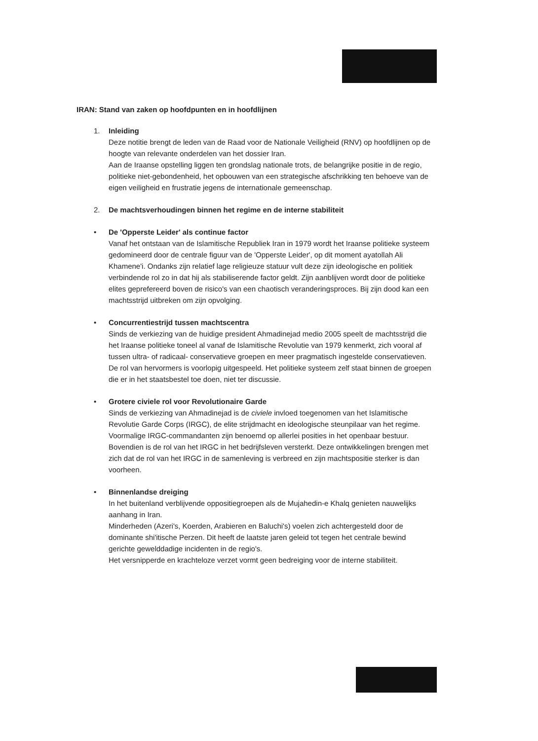IRAN: Stand van zaken op hoofdpunten en in hoofdlijnen
1. Inleiding
Deze notitie brengt de leden van de Raad voor de Nationale Veiligheid (RNV) op hoofdlijnen op de hoogte van relevante onderdelen van het dossier Iran.
Aan de Iraanse opstelling liggen ten grondslag nationale trots, de belangrijke positie in de regio, politieke niet-gebondenheid, het opbouwen van een strategische afschrikking ten behoeve van de eigen veiligheid en frustratie jegens de internationale gemeenschap.
2. De machtsverhoudingen binnen het regime en de interne stabiliteit
• De 'Opperste Leider' als continue factor
Vanaf het ontstaan van de Islamitische Republiek Iran in 1979 wordt het Iraanse politieke systeem gedomineerd door de centrale figuur van de 'Opperste Leider', op dit moment ayatollah Ali Khamene'i. Ondanks zijn relatief lage religieuze statuur vult deze zijn ideologische en politiek verbindende rol zo in dat hij als stabiliserende factor geldt. Zijn aanblijven wordt door de politieke elites geprefereerd boven de risico's van een chaotisch veranderingsproces. Bij zijn dood kan een machtsstrijd uitbreken om zijn opvolging.
• Concurrentiestrijd tussen machtscentra
Sinds de verkiezing van de huidige president Ahmadinejad medio 2005 speelt de machtsstrijd die het Iraanse politieke toneel al vanaf de Islamitische Revolutie van 1979 kenmerkt, zich vooral af tussen ultra- of radicaal- conservatieve groepen en meer pragmatisch ingestelde conservatieven. De rol van hervormers is voorlopig uitgespeeld. Het politieke systeem zelf staat binnen de groepen die er in het staatsbestel toe doen, niet ter discussie.
• Grotere civiele rol voor Revolutionaire Garde
Sinds de verkiezing van Ahmadinejad is de civiele invloed toegenomen van het Islamitische Revolutie Garde Corps (IRGC), de elite strijdmacht en ideologische steunpilaar van het regime. Voormalige IRGC-commandanten zijn benoemd op allerlei posities in het openbaar bestuur. Bovendien is de rol van het IRGC in het bedrijfsleven versterkt. Deze ontwikkelingen brengen met zich dat de rol van het IRGC in de samenleving is verbreed en zijn machtspositie sterker is dan voorheen.
• Binnenlandse dreiging
In het buitenland verblijvende oppositiegroepen als de Mujahedin-e Khalq genieten nauwelijks aanhang in Iran.
Minderheden (Azeri's, Koerden, Arabieren en Baluchi's) voelen zich achtergesteld door de dominante shi'itische Perzen. Dit heeft de laatste jaren geleid tot tegen het centrale bewind gerichte gewelddadige incidenten in de regio's.
Het versnipperde en krachteloze verzet vormt geen bedreiging voor de interne stabiliteit.